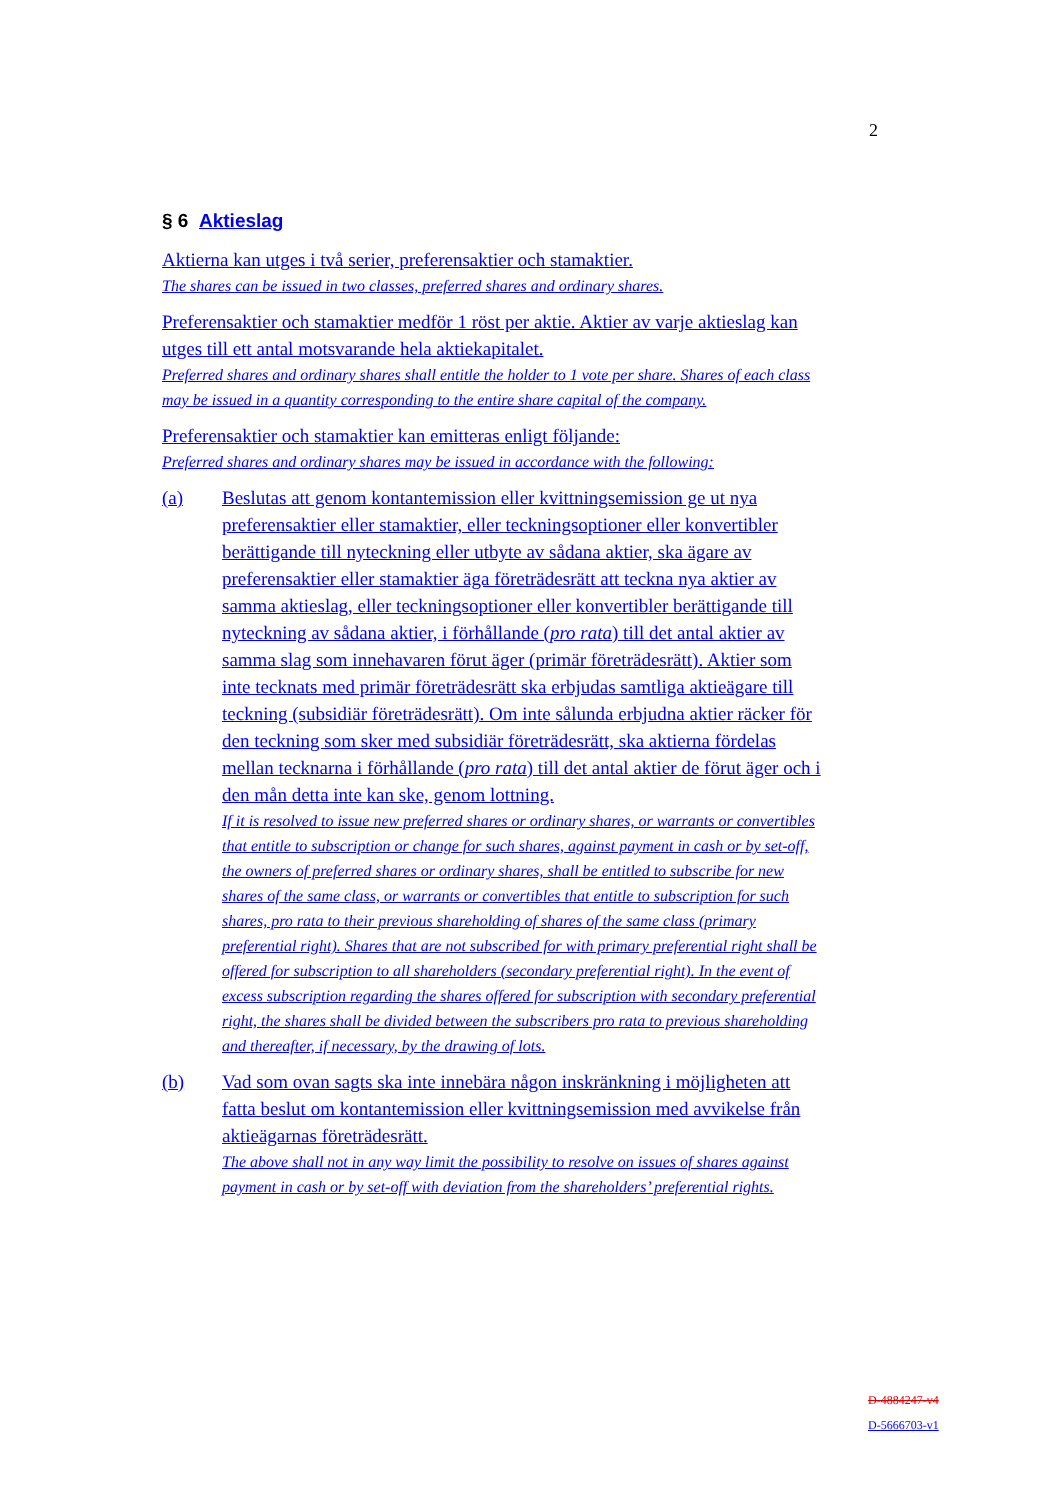2
§ 6 Aktieslag
Aktierna kan utges i två serier, preferensaktier och stamaktier.
The shares can be issued in two classes, preferred shares and ordinary shares.
Preferensaktier och stamaktier medför 1 röst per aktie. Aktier av varje aktieslag kan utges till ett antal motsvarande hela aktiekapitalet.
Preferred shares and ordinary shares shall entitle the holder to 1 vote per share. Shares of each class may be issued in a quantity corresponding to the entire share capital of the company.
Preferensaktier och stamaktier kan emitteras enligt följande:
Preferred shares and ordinary shares may be issued in accordance with the following:
(a) Beslutas att genom kontantemission eller kvittningsemission ge ut nya preferensaktier eller stamaktier, eller teckningsoptioner eller konvertibler berättigande till nyteckning eller utbyte av sådana aktier, ska ägare av preferensaktier eller stamaktier äga företrädesrätt att teckna nya aktier av samma aktieslag, eller teckningsoptioner eller konvertibler berättigande till nyteckning av sådana aktier, i förhållande (pro rata) till det antal aktier av samma slag som innehavaren förut äger (primär företrädesrätt). Aktier som inte tecknats med primär företrädesrätt ska erbjudas samtliga aktieägare till teckning (subsidiär företrädesrätt). Om inte sålunda erbjudna aktier räcker för den teckning som sker med subsidiär företrädesrätt, ska aktierna fördelas mellan tecknarna i förhållande (pro rata) till det antal aktier de förut äger och i den mån detta inte kan ske, genom lottning.
If it is resolved to issue new preferred shares or ordinary shares, or warrants or convertibles that entitle to subscription or change for such shares, against payment in cash or by set-off, the owners of preferred shares or ordinary shares, shall be entitled to subscribe for new shares of the same class, or warrants or convertibles that entitle to subscription for such shares, pro rata to their previous shareholding of shares of the same class (primary preferential right). Shares that are not subscribed for with primary preferential right shall be offered for subscription to all shareholders (secondary preferential right). In the event of excess subscription regarding the shares offered for subscription with secondary preferential right, the shares shall be divided between the subscribers pro rata to previous shareholding and thereafter, if necessary, by the drawing of lots.
(b) Vad som ovan sagts ska inte innebära någon inskränkning i möjligheten att fatta beslut om kontantemission eller kvittningsemission med avvikelse från aktieägarnas företrädesrätt.
The above shall not in any way limit the possibility to resolve on issues of shares against payment in cash or by set-off with deviation from the shareholders’ preferential rights.
D-4884247-v4
D-5666703-v1